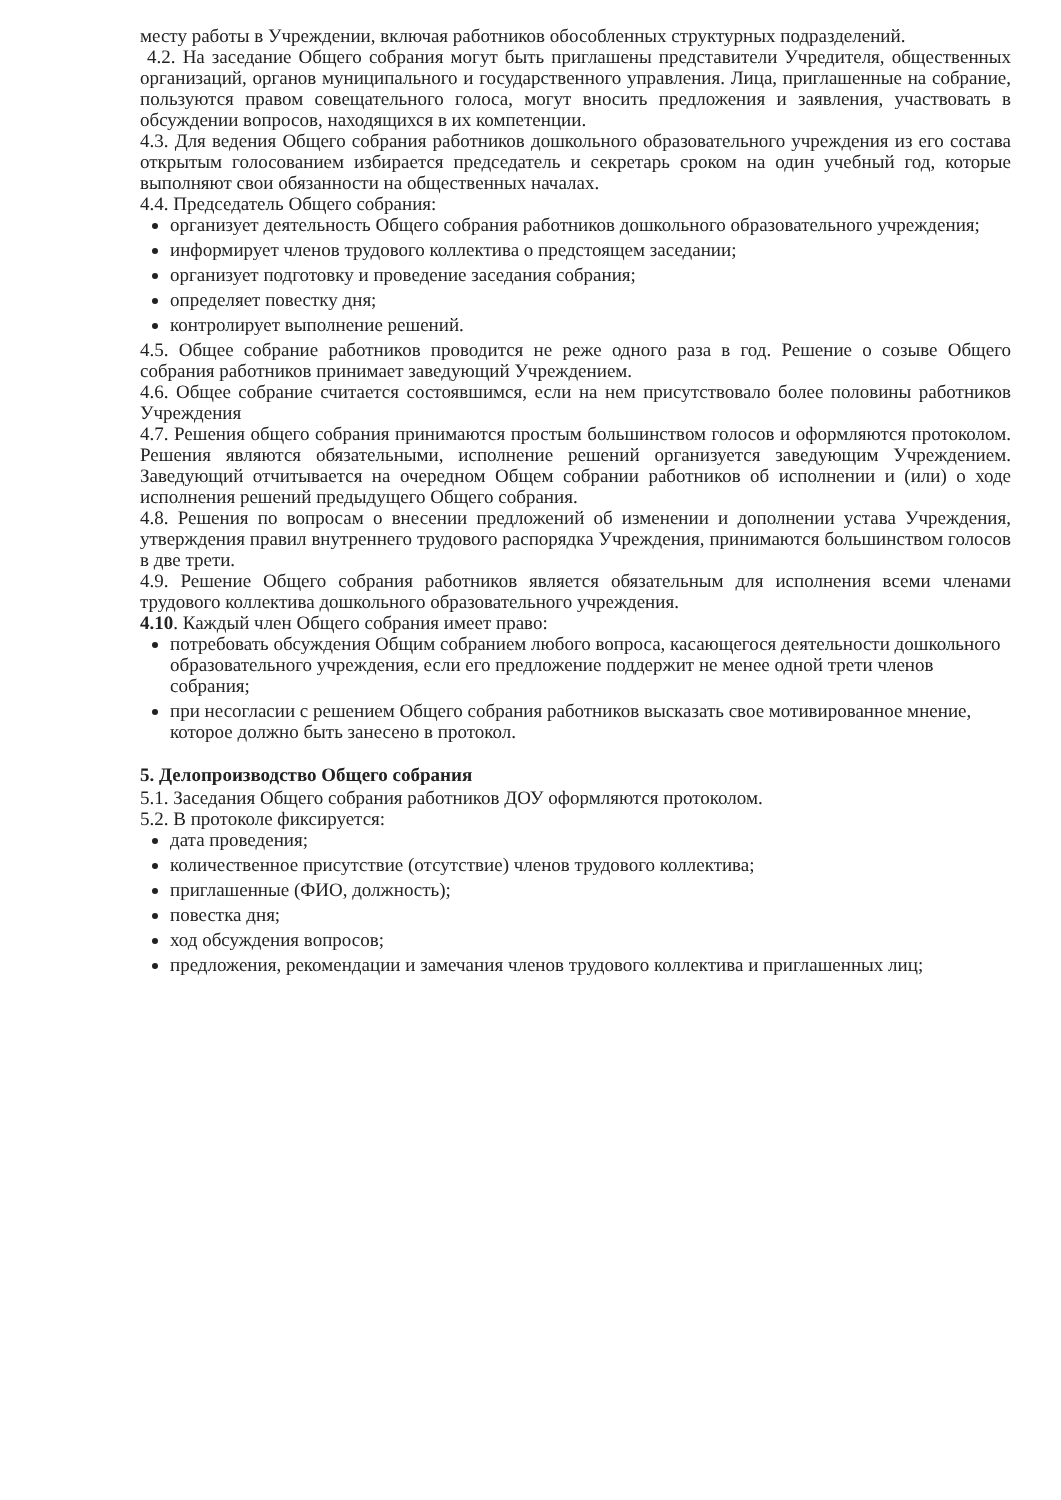месту работы в Учреждении, включая работников обособленных структурных подразделений.
4.2. На заседание Общего собрания могут быть приглашены представители Учредителя, общественных организаций, органов муниципального и государственного управления. Лица, приглашенные на собрание, пользуются правом совещательного голоса, могут вносить предложения и заявления, участвовать в обсуждении вопросов, находящихся в их компетенции.
4.3. Для ведения Общего собрания работников дошкольного образовательного учреждения из его состава открытым голосованием избирается председатель и секретарь сроком на один учебный год, которые выполняют свои обязанности на общественных началах.
4.4. Председатель Общего собрания:
организует деятельность Общего собрания работников дошкольного образовательного учреждения;
информирует членов трудового коллектива о предстоящем заседании;
организует подготовку и проведение заседания собрания;
определяет повестку дня;
контролирует выполнение решений.
4.5. Общее собрание работников проводится не реже одного раза в год. Решение о созыве Общего собрания работников принимает заведующий Учреждением.
4.6. Общее собрание считается состоявшимся, если на нем присутствовало более половины работников Учреждения
4.7. Решения общего собрания принимаются простым большинством голосов и оформляются протоколом. Решения являются обязательными, исполнение решений организуется заведующим Учреждением. Заведующий отчитывается на очередном Общем собрании работников об исполнении и (или) о ходе исполнения решений предыдущего Общего собрания.
4.8. Решения по вопросам о внесении предложений об изменении и дополнении устава Учреждения, утверждения правил внутреннего трудового распорядка Учреждения, принимаются большинством голосов в две трети.
4.9. Решение Общего собрания работников является обязательным для исполнения всеми членами трудового коллектива дошкольного образовательного учреждения.
4.10. Каждый член Общего собрания имеет право:
потребовать обсуждения Общим собранием любого вопроса, касающегося деятельности дошкольного образовательного учреждения, если его предложение поддержит не менее одной трети членов собрания;
при несогласии с решением Общего собрания работников высказать свое мотивированное мнение, которое должно быть занесено в протокол.
5. Делопроизводство Общего собрания
5.1. Заседания Общего собрания работников ДОУ оформляются протоколом.
5.2. В протоколе фиксируется:
дата проведения;
количественное присутствие (отсутствие) членов трудового коллектива;
приглашенные (ФИО, должность);
повестка дня;
ход обсуждения вопросов;
предложения, рекомендации и замечания членов трудового коллектива и приглашенных лиц;